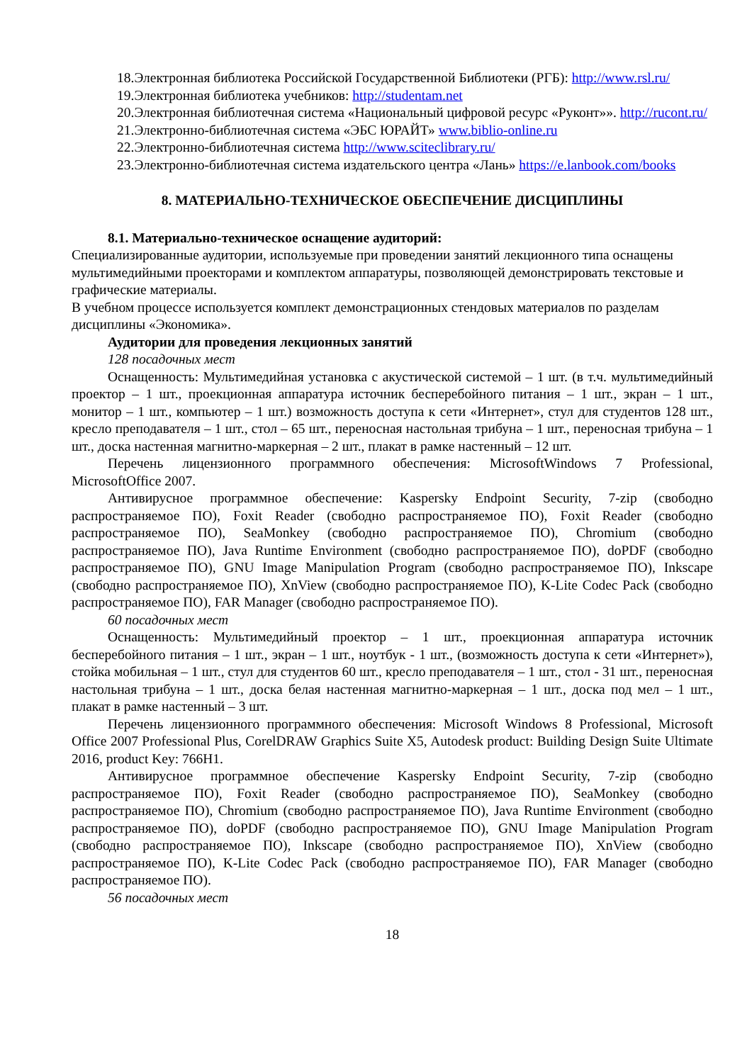18.Электронная библиотека Российской Государственной Библиотеки (РГБ): http://www.rsl.ru/
19.Электронная библиотека учебников: http://studentam.net
20.Электронная библиотечная система «Национальный цифровой ресурс «Руконт»». http://rucont.ru/
21.Электронно-библиотечная система «ЭБС ЮРАЙТ» www.biblio-online.ru
22.Электронно-библиотечная система http://www.sciteclibrary.ru/
23.Электронно-библиотечная система издательского центра «Лань» https://e.lanbook.com/books
8. МАТЕРИАЛЬНО-ТЕХНИЧЕСКОЕ ОБЕСПЕЧЕНИЕ ДИСЦИПЛИНЫ
8.1. Материально-техническое оснащение аудиторий:
Специализированные аудитории, используемые при проведении занятий лекционного типа оснащены мультимедийными проекторами и комплектом аппаратуры, позволяющей демонстрировать текстовые и графические материалы.
В учебном процессе используется комплект демонстрационных стендовых материалов по разделам дисциплины «Экономика».
Аудитории для проведения лекционных занятий
128 посадочных мест
Оснащенность: Мультимедийная установка с акустической системой – 1 шт. (в т.ч. мультимедийный проектор – 1 шт., проекционная аппаратура источник бесперебойного питания – 1 шт., экран – 1 шт., монитор – 1 шт., компьютер – 1 шт.) возможность доступа к сети «Интернет», стул для студентов 128 шт., кресло преподавателя – 1 шт., стол – 65 шт., переносная настольная трибуна – 1 шт., переносная трибуна – 1 шт., доска настенная магнитно-маркерная – 2 шт., плакат в рамке настенный – 12 шт.
Перечень лицензионного программного обеспечения: MicrosoftWindows 7 Professional, MicrosoftOffice 2007.
Антивирусное программное обеспечение: Kaspersky Endpoint Security, 7-zip (свободно распространяемое ПО), Foxit Reader (свободно распространяемое ПО), Foxit Reader (свободно распространяемое ПО), SeaMonkey (свободно распространяемое ПО), Chromium (свободно распространяемое ПО), Java Runtime Environment (свободно распространяемое ПО), doPDF (свободно распространяемое ПО), GNU Image Manipulation Program (свободно распространяемое ПО), Inkscape (свободно распространяемое ПО), XnView (свободно распространяемое ПО), K-Lite Codec Pack (свободно распространяемое ПО), FAR Manager (свободно распространяемое ПО).
60 посадочных мест
Оснащенность: Мультимедийный проектор – 1 шт., проекционная аппаратура источник бесперебойного питания – 1 шт., экран – 1 шт., ноутбук - 1 шт., (возможность доступа к сети «Интернет»), стойка мобильная – 1 шт., стул для студентов 60 шт., кресло преподавателя – 1 шт., стол - 31 шт., переносная настольная трибуна – 1 шт., доска белая настенная магнитно-маркерная – 1 шт., доска под мел – 1 шт., плакат в рамке настенный – 3 шт.
Перечень лицензионного программного обеспечения: Microsoft Windows 8 Professional, Microsoft Office 2007 Professional Plus, CorelDRAW Graphics Suite X5, Autodesk product: Building Design Suite Ultimate 2016, product Key: 766H1.
Антивирусное программное обеспечение Kaspersky Endpoint Security, 7-zip (свободно распространяемое ПО), Foxit Reader (свободно распространяемое ПО), SeaMonkey (свободно распространяемое ПО), Chromium (свободно распространяемое ПО), Java Runtime Environment (свободно распространяемое ПО), doPDF (свободно распространяемое ПО), GNU Image Manipulation Program (свободно распространяемое ПО), Inkscape (свободно распространяемое ПО), XnView (свободно распространяемое ПО), K-Lite Codec Pack (свободно распространяемое ПО), FAR Manager (свободно распространяемое ПО).
56 посадочных мест
18